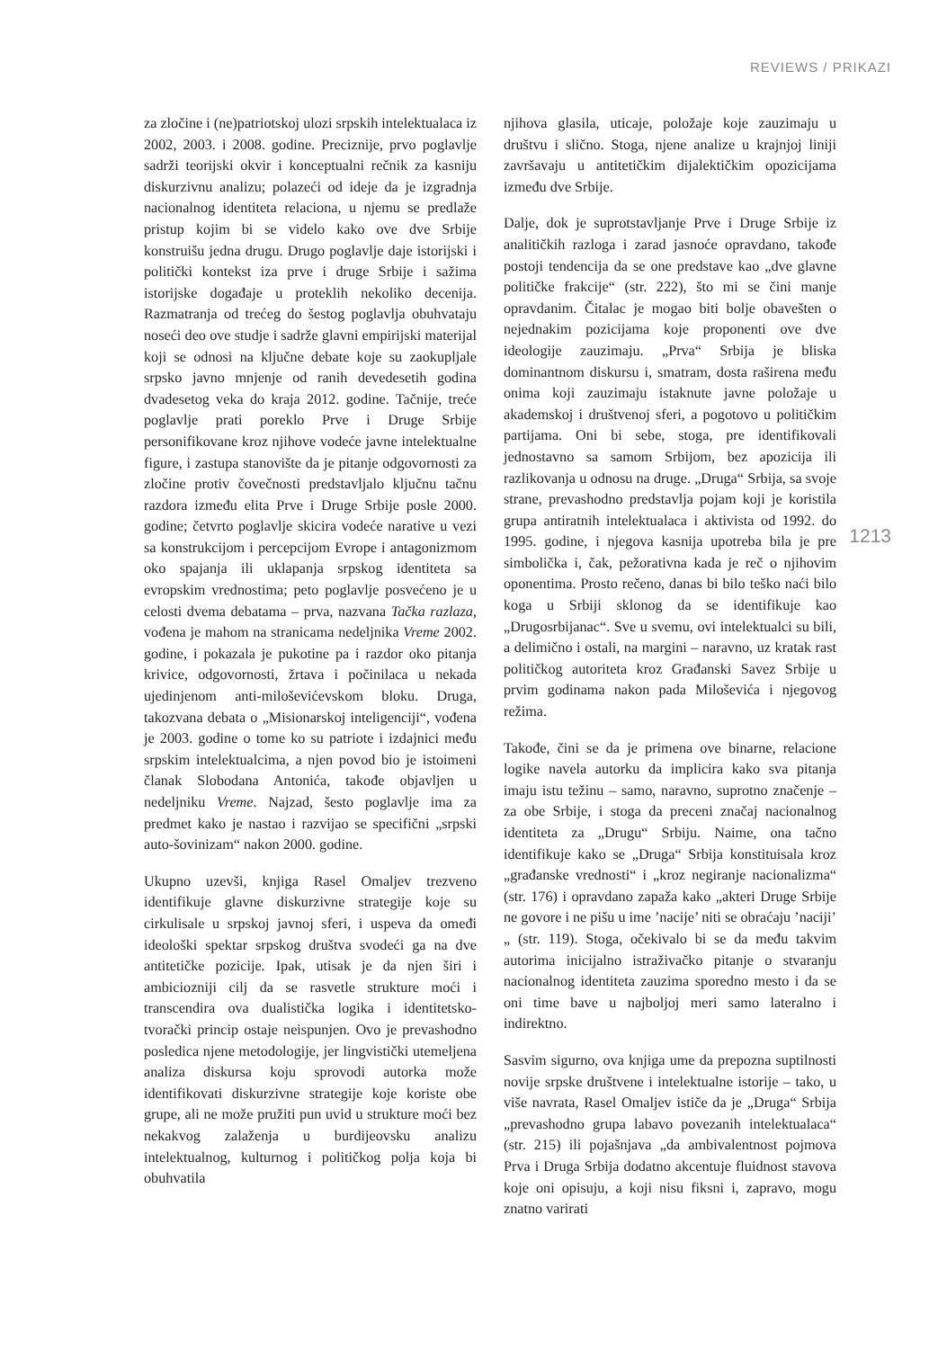REVIEWS / PRIKAZI
za zločine i (ne)patriotskoj ulozi srpskih intelektualaca iz 2002, 2003. i 2008. godine. Preciznije, prvo poglavlje sadrži teorijski okvir i konceptualni rečnik za kasniju diskurzivnu analizu; polazeći od ideje da je izgradnja nacionalnog identiteta relaciona, u njemu se predlaže pristup kojim bi se videlo kako ove dve Srbije konstruišu jedna drugu. Drugo poglavlje daje istorijski i politički kontekst iza prve i druge Srbije i sažima istorijske događaje u proteklih nekoliko decenija. Razmatranja od trećeg do šestog poglavlja obuhvataju noseći deo ove studje i sadrže glavni empirijski materijal koji se odnosi na ključne debate koje su zaokupljale srpsko javno mnjenje od ranih devedesetih godina dvadesetog veka do kraja 2012. godine. Tačnije, treće poglavlje prati poreklo Prve i Druge Srbije personifikovane kroz njihove vodeće javne intelektualne figure, i zastupa stanovište da je pitanje odgovornosti za zločine protiv čovečnosti predstavljalo ključnu tačnu razdora između elita Prve i Druge Srbije posle 2000. godine; četvrto poglavlje skicira vodeće narative u vezi sa konstrukcijom i percepcijom Evrope i antagonizmom oko spajanja ili uklapanja srpskog identiteta sa evropskim vrednostima; peto poglavlje posvećeno je u celosti dvema debatama – prva, nazvana Tačka razlaza, vođena je mahom na stranicama nedeljnika Vreme 2002. godine, i pokazala je pukotine pa i razdor oko pitanja krivice, odgovornosti, žrtava i počinilaca u nekada ujedinjenom anti-miloševićevskom bloku. Druga, takozvana debata o „Misionarskoj inteligenciji“, vođena je 2003. godine o tome ko su patriote i izdajnici među srpskim intelektualcima, a njen povod bio je istoimeni članak Slobodana Antonića, takođe objavljen u nedeljniku Vreme. Najzad, šesto poglavlje ima za predmet kako je nastao i razvijao se specifični „srpski auto-šovinizam“ nakon 2000. godine.
Ukupno uzevši, knjiga Rasel Omaljev trezveno identifikuje glavne diskurzivne strategije koje su cirkulisale u srpskoj javnoj sferi, i uspeva da omeđi ideološki spektar srpskog društva svodeći ga na dve antitetičke pozicije. Ipak, utisak je da njen širi i ambiciozniji cilj da se rasvetle strukture moći i transcendira ova dualistička logika i identitetsko-tvorački princip ostaje neispunjen. Ovo je prevashodno posledica njene metodologije, jer lingvistički utemeljena analiza diskursa koju sprovodi autorka može identifikovati diskurzivne strategije koje koriste obe grupe, ali ne može pružiti pun uvid u strukture moći bez nekakvog zalaženja u burdijeovsku analizu intelektualnog, kulturnog i političkog polja koja bi obuhvatila
njihova glasila, uticaje, položaje koje zauzimaju u društvu i slično. Stoga, njene analize u krajnjoj liniji završavaju u antitetičkim dijalektičkim opozicijama između dve Srbije.
Dalje, dok je suprotstavljanje Prve i Druge Srbije iz analitičkih razloga i zarad jasnoće opravdano, takođe postoji tendencija da se one predstave kao „dve glavne političke frakcije“ (str. 222), što mi se čini manje opravdanim. Čitalac je mogao biti bolje obavešten o nejednakim pozicijama koje proponenti ove dve ideologije zauzimaju. „Prva“ Srbija je bliska dominantnom diskursu i, smatram, dosta raširena među onima koji zauzimaju istaknute javne položaje u akademskoj i društvenoj sferi, a pogotovo u političkim partijama. Oni bi sebe, stoga, pre identifikovali jednostavno sa samom Srbijom, bez apozicija ili razlikovanja u odnosu na druge. „Druga“ Srbija, sa svoje strane, prevashodno predstavlja pojam koji je koristila grupa antiratnih intelektualaca i aktivista od 1992. do 1995. godine, i njegova kasnija upotreba bila je pre simbolička i, čak, pežorativna kada je reč o njihovim oponentima. Prosto rečeno, danas bi bilo teško naći bilo koga u Srbiji sklonog da se identifikuje kao „Drugosrbijanac“. Sve u svemu, ovi intelektualci su bili, a delimično i ostali, na margini – naravno, uz kratak rast političkog autoriteta kroz Građanski Savez Srbije u prvim godinama nakon pada Miloševića i njegovog režima.
Takođe, čini se da je primena ove binarne, relacione logike navela autorku da implicira kako sva pitanja imaju istu težinu – samo, naravno, suprotno značenje – za obe Srbije, i stoga da preceni značaj nacionalnog identiteta za „Drugu“ Srbiju. Naime, ona tačno identifikuje kako se „Druga“ Srbija konstituisala kroz „građanske vrednosti“ i „kroz negiranje nacionalizma“ (str. 176) i opravdano zapaža kako „akteri Druge Srbije ne govore i ne pišu u ime ’nacije’ niti se obraćaju ’naciji’ „ (str. 119). Stoga, očekivalo bi se da među takvim autorima inicijalno istraživačko pitanje o stvaranju nacionalnog identiteta zauzima sporedno mesto i da se oni time bave u najboljoj meri samo lateralno i indirektno.
Sasvim sigurno, ova knjiga ume da prepozna suptilnosti novije srpske društvene i intelektualne istorije – tako, u više navrata, Rasel Omaljev ističe da je „Druga“ Srbija „prevashodno grupa labavo povezanih intelektualaca“ (str. 215) ili pojašnjava „da ambivalentnost pojmova Prva i Druga Srbija dodatno akcentuje fluidnost stavova koje oni opisuju, a koji nisu fiksni i, zapravo, mogu znatno varirati
1213